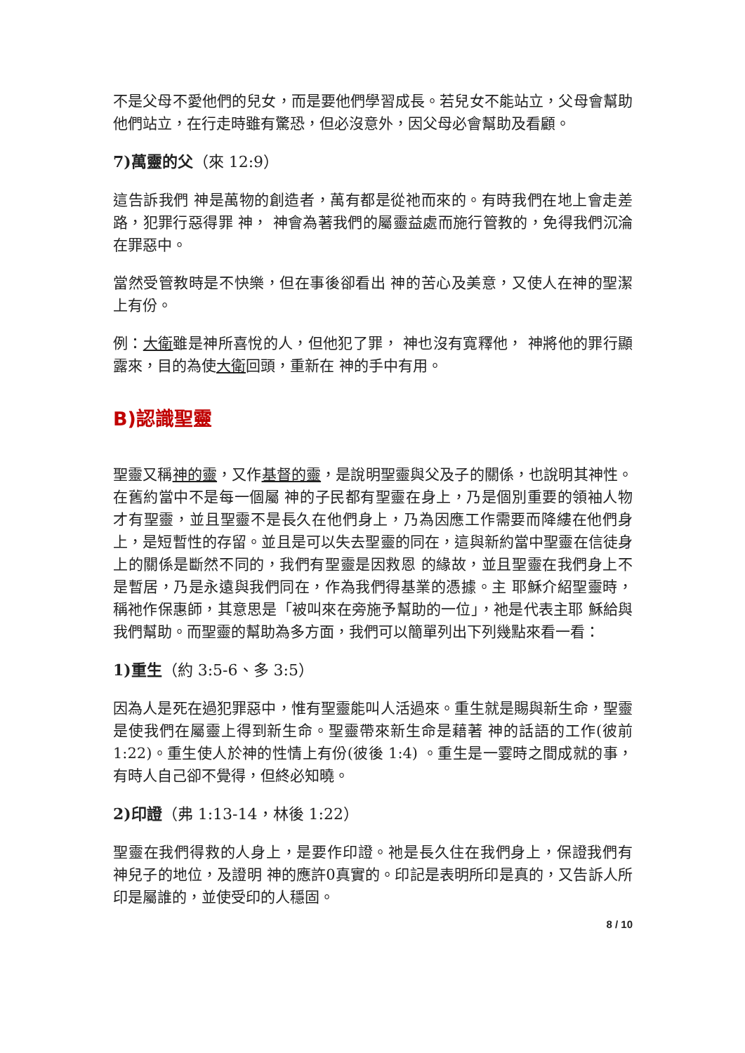不是父母不愛他們的兒女，而是要他們學習成長。若兒女不能站立，父母會幫助他們站立，在行走時雖有驚恐，但必沒意外，因父母必會幫助及看顧。
7)萬靈的父（來 12:9）
這告訴我們 神是萬物的創造者，萬有都是從祂而來的。有時我們在地上會走差路，犯罪行惡得罪 神， 神會為著我們的屬靈益處而施行管教的，免得我們沉淪在罪惡中。
當然受管教時是不快樂，但在事後卻看出 神的苦心及美意，又使人在神的聖潔上有份。
例：大衛雖是神所喜悅的人，但他犯了罪， 神也沒有寬釋他， 神將他的罪行顯露來，目的為使大衛回頭，重新在 神的手中有用。
B)認識聖靈
聖靈又稱神的靈，又作基督的靈，是說明聖靈與父及子的關係，也說明其神性。在舊約當中不是每一個屬 神的子民都有聖靈在身上，乃是個別重要的領袖人物才有聖靈，並且聖靈不是長久在他們身上，乃為因應工作需要而降縷在他們身上，是短暫性的存留。並且是可以失去聖靈的同在，這與新約當中聖靈在信徒身上的關係是斷然不同的，我們有聖靈是因救恩 的緣故，並且聖靈在我們身上不是暫居，乃是永遠與我們同在，作為我們得基業的憑據。主 耶穌介紹聖靈時，稱祂作保惠師，其意思是「被叫來在旁施予幫助的一位」，祂是代表主耶 穌給與我們幫助。而聖靈的幫助為多方面，我們可以簡單列出下列幾點來看一看：
1)重生（約 3:5-6、多 3:5）
因為人是死在過犯罪惡中，惟有聖靈能叫人活過來。重生就是賜與新生命，聖靈是使我們在屬靈上得到新生命。聖靈帶來新生命是藉著 神的話語的工作(彼前 1:22)。重生使人於神的性情上有份(彼後 1:4) 。重生是一霎時之間成就的事，有時人自己卻不覺得，但終必知曉。
2)印證（弗 1:13-14，林後 1:22）
聖靈在我們得救的人身上，是要作印證。祂是長久住在我們身上，保證我們有 神兒子的地位，及證明 神的應許0真實的。印記是表明所印是真的，又告訴人所印是屬誰的，並使受印的人穩固。
8 / 10